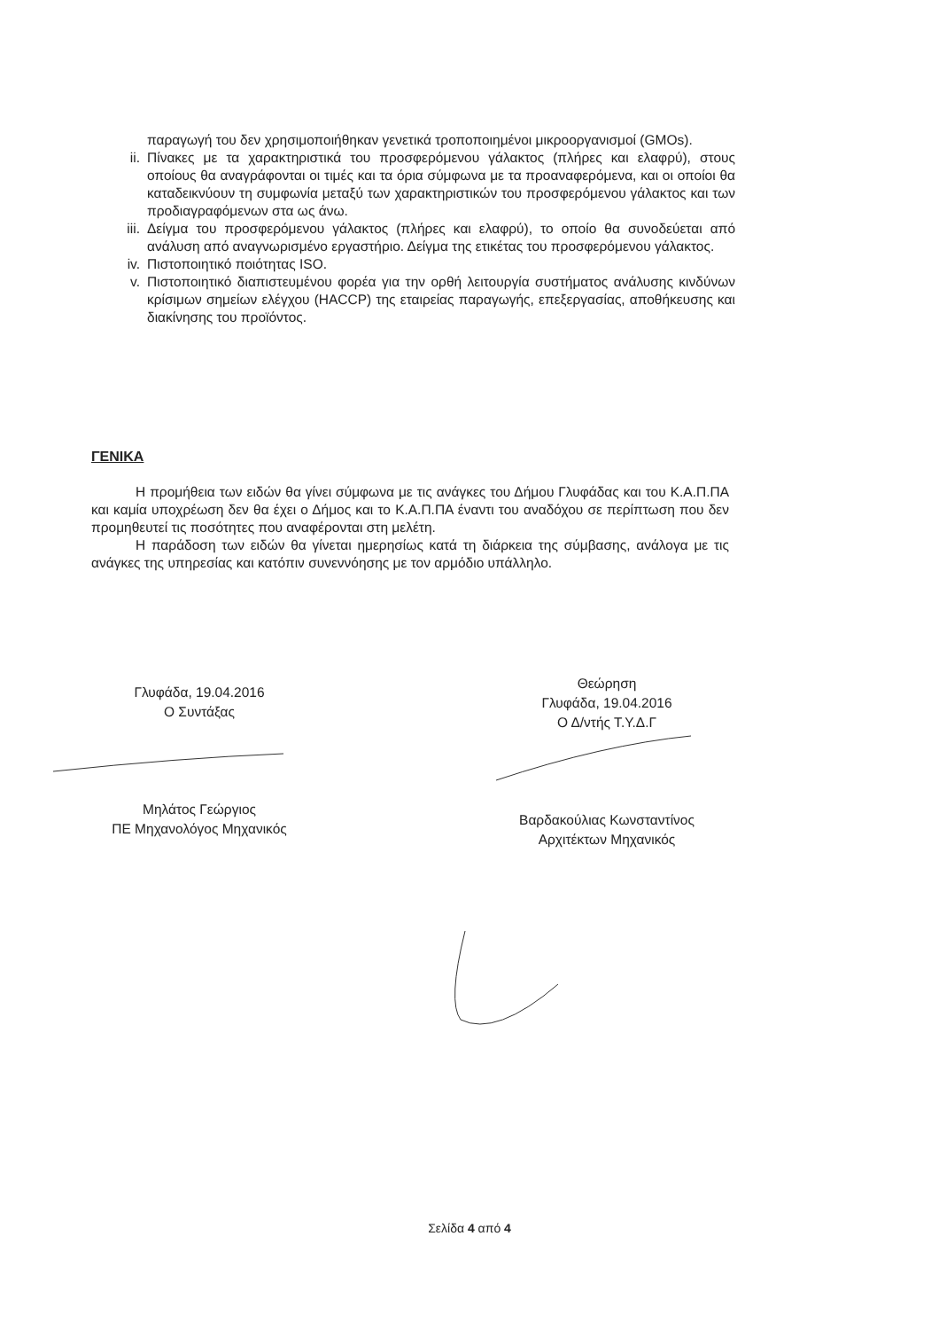παραγωγή του δεν χρησιμοποιήθηκαν γενετικά τροποποιημένοι μικροοργανισμοί (GMOs).
ii. Πίνακες με τα χαρακτηριστικά του προσφερόμενου γάλακτος (πλήρες και ελαφρύ), στους οποίους θα αναγράφονται οι τιμές και τα όρια σύμφωνα με τα προαναφερόμενα, και οι οποίοι θα καταδεικνύουν τη συμφωνία μεταξύ των χαρακτηριστικών του προσφερόμενου γάλακτος και των προδιαγραφόμενων στα ως άνω.
iii. Δείγμα του προσφερόμενου γάλακτος (πλήρες και ελαφρύ), το οποίο θα συνοδεύεται από ανάλυση από αναγνωρισμένο εργαστήριο. Δείγμα της ετικέτας του προσφερόμενου γάλακτος.
iv. Πιστοποιητικό ποιότητας ISO.
v. Πιστοποιητικό διαπιστευμένου φορέα για την ορθή λειτουργία συστήματος ανάλυσης κινδύνων κρίσιμων σημείων ελέγχου (HACCP) της εταιρείας παραγωγής, επεξεργασίας, αποθήκευσης και διακίνησης του προϊόντος.
ΓΕΝΙΚΑ
Η προμήθεια των ειδών θα γίνει σύμφωνα με τις ανάγκες του Δήμου Γλυφάδας και του Κ.Α.Π.ΠΑ και καμία υποχρέωση δεν θα έχει ο Δήμος και το Κ.Α.Π.ΠΑ έναντι του αναδόχου σε περίπτωση που δεν προμηθευτεί τις ποσότητες που αναφέρονται στη μελέτη.
Η παράδοση των ειδών θα γίνεται ημερησίως κατά τη διάρκεια της σύμβασης, ανάλογα με τις ανάγκες της υπηρεσίας και κατόπιν συνεννόησης με τον αρμόδιο υπάλληλο.
Γλυφάδα, 19.04.2016
Ο Συντάξας
Μηλάτος Γεώργιος
ΠΕ Μηχανολόγος Μηχανικός
Θεώρηση
Γλυφάδα, 19.04.2016
Ο Δ/ντής Τ.Υ.Δ.Γ
Βαρδακούλιας Κωνσταντίνος
Αρχιτέκτων Μηχανικός
Σελίδα 4 από 4